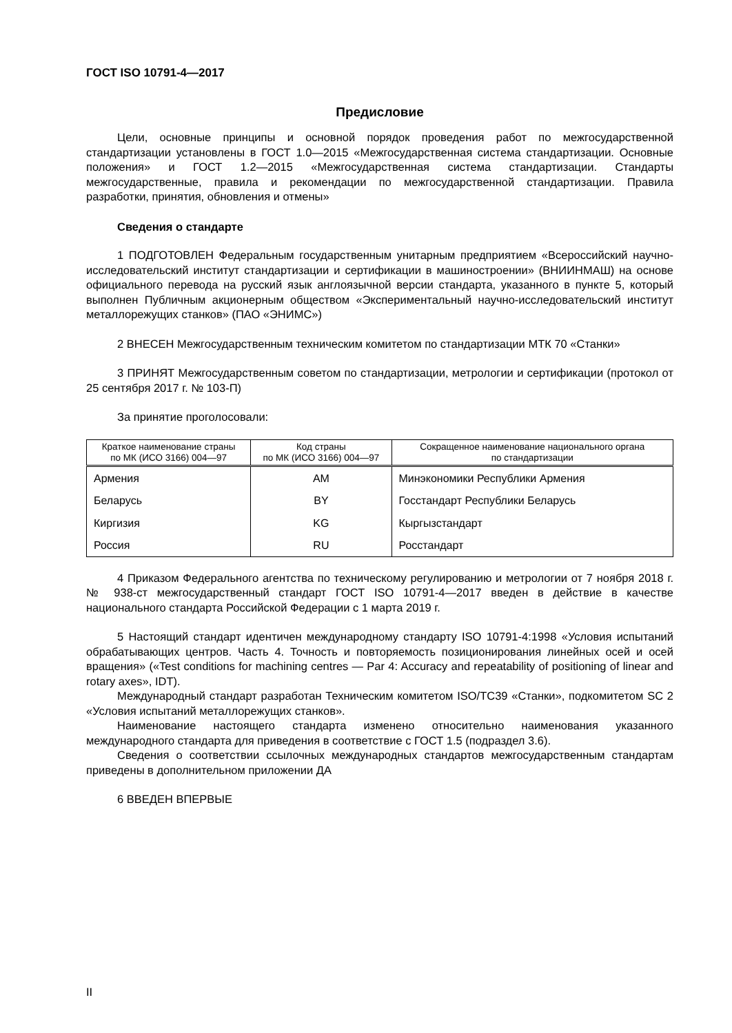ГОСТ ISO 10791-4—2017
Предисловие
Цели, основные принципы и основной порядок проведения работ по межгосударственной стандартизации установлены в ГОСТ 1.0—2015 «Межгосударственная система стандартизации. Основные положения» и ГОСТ 1.2—2015 «Межгосударственная система стандартизации. Стандарты межгосударственные, правила и рекомендации по межгосударственной стандартизации. Правила разработки, принятия, обновления и отмены»
Сведения о стандарте
1 ПОДГОТОВЛЕН Федеральным государственным унитарным предприятием «Всероссийский научно-исследовательский институт стандартизации и сертификации в машиностроении» (ВНИИНМАШ) на основе официального перевода на русский язык англоязычной версии стандарта, указанного в пункте 5, который выполнен Публичным акционерным обществом «Экспериментальный научно-исследовательский институт металлорежущих станков» (ПАО «ЭНИМС»)
2 ВНЕСЕН Межгосударственным техническим комитетом по стандартизации МТК 70 «Станки»
3 ПРИНЯТ Межгосударственным советом по стандартизации, метрологии и сертификации (протокол от 25 сентября 2017 г. № 103-П)
За принятие проголосовали:
| Краткое наименование страны по МК (ИСО 3166) 004—97 | Код страны по МК (ИСО 3166) 004—97 | Сокращенное наименование национального органа по стандартизации |
| --- | --- | --- |
| Армения | AM | Минэкономики Республики Армения |
| Беларусь | BY | Госстандарт Республики Беларусь |
| Киргизия | KG | Кыргызстандарт |
| Россия | RU | Росстандарт |
4 Приказом Федерального агентства по техническому регулированию и метрологии от 7 ноября 2018 г. № 938-ст межгосударственный стандарт ГОСТ ISO 10791-4—2017 введен в действие в качестве национального стандарта Российской Федерации с 1 марта 2019 г.
5 Настоящий стандарт идентичен международному стандарту ISO 10791-4:1998 «Условия испытаний обрабатывающих центров. Часть 4. Точность и повторяемость позиционирования линейных осей и осей вращения» («Test conditions for machining centres — Par 4: Accuracy and repeatability of positioning of linear and rotary axes», IDT).
Международный стандарт разработан Техническим комитетом ISO/TC39 «Станки», подкомитетом SC 2 «Условия испытаний металлорежущих станков».
Наименование настоящего стандарта изменено относительно наименования указанного международного стандарта для приведения в соответствие с ГОСТ 1.5 (подраздел 3.6).
Сведения о соответствии ссылочных международных стандартов межгосударственным стандартам приведены в дополнительном приложении ДА
6 ВВЕДЕН ВПЕРВЫЕ
II